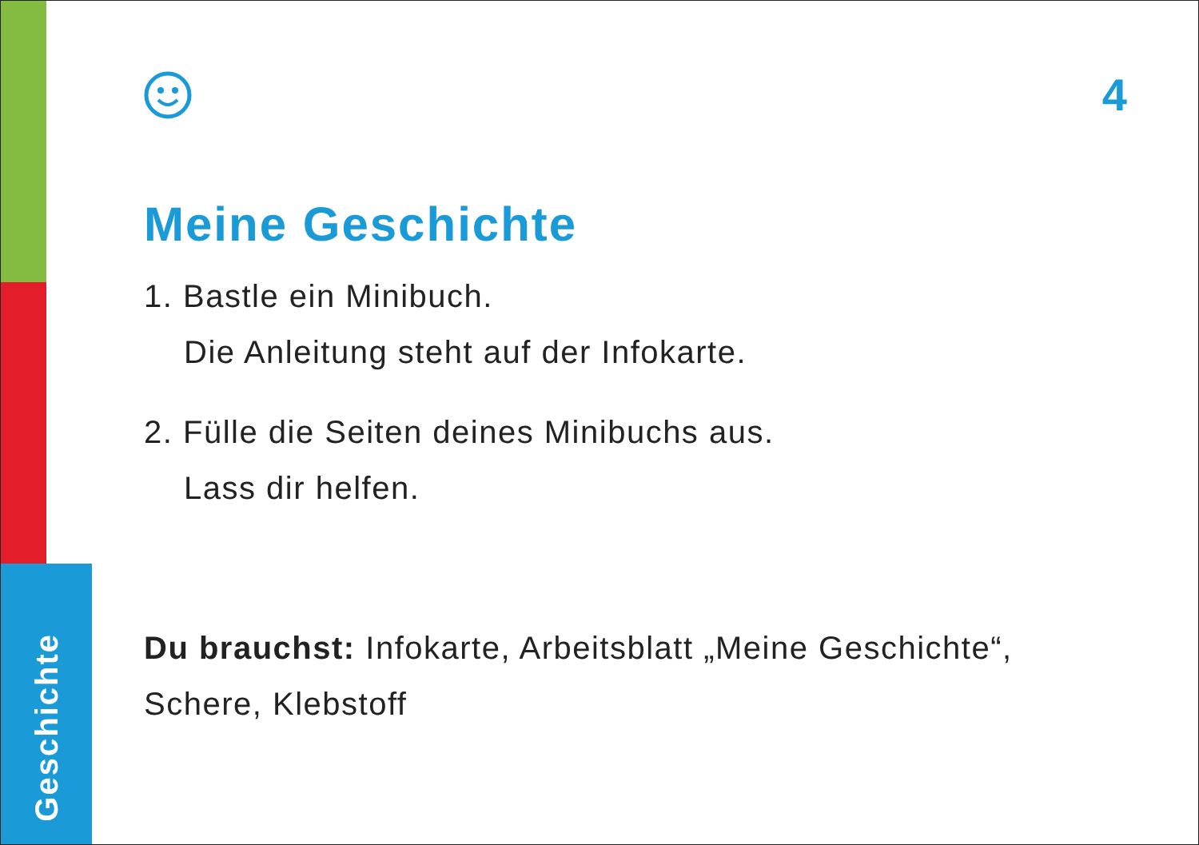Geschichte
4
Meine Geschichte
1. Bastle ein Minibuch.
Die Anleitung steht auf der Infokarte.
2. Fülle die Seiten deines Minibuchs aus.
Lass dir helfen.
Du brauchst: Infokarte, Arbeitsblatt „Meine Geschichte“, Schere, Klebstoff